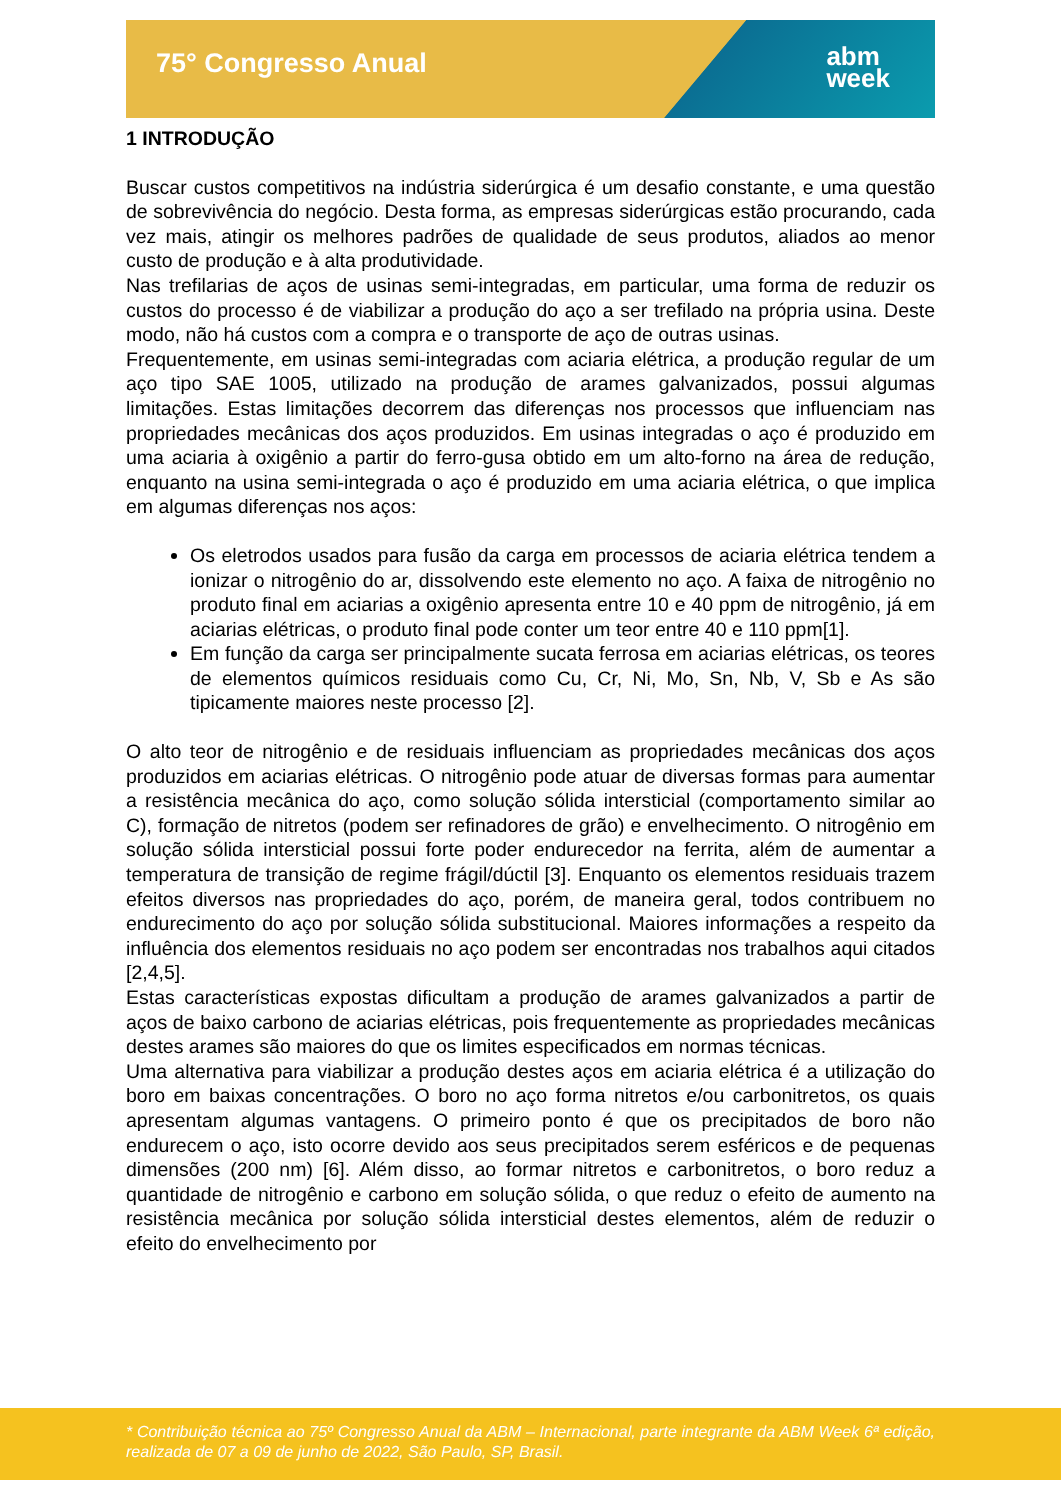75° Congresso Anual
abm
week
1 INTRODUÇÃO
Buscar custos competitivos na indústria siderúrgica é um desafio constante, e uma questão de sobrevivência do negócio. Desta forma, as empresas siderúrgicas estão procurando, cada vez mais, atingir os melhores padrões de qualidade de seus produtos, aliados ao menor custo de produção e à alta produtividade.
Nas trefilarias de aços de usinas semi-integradas, em particular, uma forma de reduzir os custos do processo é de viabilizar a produção do aço a ser trefilado na própria usina. Deste modo, não há custos com a compra e o transporte de aço de outras usinas.
Frequentemente, em usinas semi-integradas com aciaria elétrica, a produção regular de um aço tipo SAE 1005, utilizado na produção de arames galvanizados, possui algumas limitações. Estas limitações decorrem das diferenças nos processos que influenciam nas propriedades mecânicas dos aços produzidos. Em usinas integradas o aço é produzido em uma aciaria à oxigênio a partir do ferro-gusa obtido em um alto-forno na área de redução, enquanto na usina semi-integrada o aço é produzido em uma aciaria elétrica, o que implica em algumas diferenças nos aços:
Os eletrodos usados para fusão da carga em processos de aciaria elétrica tendem a ionizar o nitrogênio do ar, dissolvendo este elemento no aço. A faixa de nitrogênio no produto final em aciarias a oxigênio apresenta entre 10 e 40 ppm de nitrogênio, já em aciarias elétricas, o produto final pode conter um teor entre 40 e 110 ppm[1].
Em função da carga ser principalmente sucata ferrosa em aciarias elétricas, os teores de elementos químicos residuais como Cu, Cr, Ni, Mo, Sn, Nb, V, Sb e As são tipicamente maiores neste processo [2].
O alto teor de nitrogênio e de residuais influenciam as propriedades mecânicas dos aços produzidos em aciarias elétricas. O nitrogênio pode atuar de diversas formas para aumentar a resistência mecânica do aço, como solução sólida intersticial (comportamento similar ao C), formação de nitretos (podem ser refinadores de grão) e envelhecimento. O nitrogênio em solução sólida intersticial possui forte poder endurecedor na ferrita, além de aumentar a temperatura de transição de regime frágil/dúctil [3]. Enquanto os elementos residuais trazem efeitos diversos nas propriedades do aço, porém, de maneira geral, todos contribuem no endurecimento do aço por solução sólida substitucional. Maiores informações a respeito da influência dos elementos residuais no aço podem ser encontradas nos trabalhos aqui citados [2,4,5].
Estas características expostas dificultam a produção de arames galvanizados a partir de aços de baixo carbono de aciarias elétricas, pois frequentemente as propriedades mecânicas destes arames são maiores do que os limites especificados em normas técnicas.
Uma alternativa para viabilizar a produção destes aços em aciaria elétrica é a utilização do boro em baixas concentrações. O boro no aço forma nitretos e/ou carbonitretos, os quais apresentam algumas vantagens. O primeiro ponto é que os precipitados de boro não endurecem o aço, isto ocorre devido aos seus precipitados serem esféricos e de pequenas dimensões (200 nm) [6]. Além disso, ao formar nitretos e carbonitretos, o boro reduz a quantidade de nitrogênio e carbono em solução sólida, o que reduz o efeito de aumento na resistência mecânica por solução sólida intersticial destes elementos, além de reduzir o efeito do envelhecimento por
* Contribuição técnica ao 75º Congresso Anual da ABM – Internacional, parte integrante da ABM Week 6ª edição, realizada de 07 a 09 de junho de 2022, São Paulo, SP, Brasil.